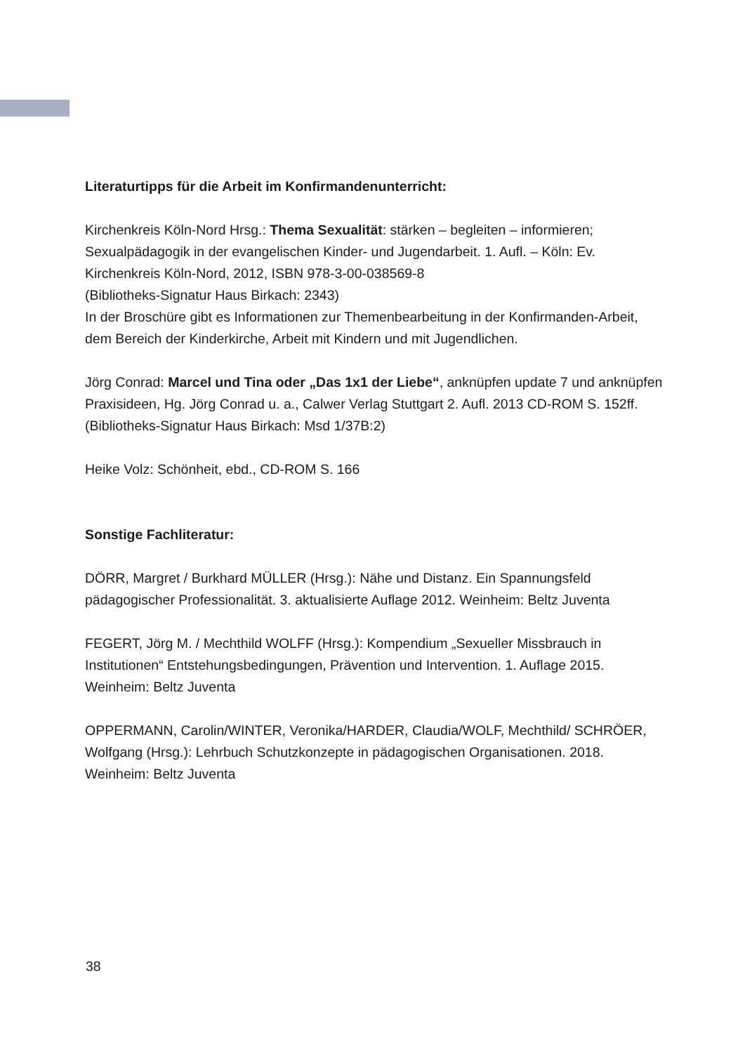Literaturtipps für die Arbeit im Konfirmandenunterricht:
Kirchenkreis Köln-Nord Hrsg.: Thema Sexualität: stärken – begleiten – informieren; Sexualpädagogik in der evangelischen Kinder- und Jugendarbeit. 1. Aufl. – Köln: Ev. Kirchenkreis Köln-Nord, 2012, ISBN 978-3-00-038569-8
(Bibliotheks-Signatur Haus Birkach: 2343)
In der Broschüre gibt es Informationen zur Themenbearbeitung in der Konfirmanden-Arbeit, dem Bereich der Kinderkirche, Arbeit mit Kindern und mit Jugendlichen.
Jörg Conrad: Marcel und Tina oder „Das 1x1 der Liebe“, anknüpfen update 7 und anknüpfen Praxisideen, Hg. Jörg Conrad u. a., Calwer Verlag Stuttgart 2. Aufl. 2013 CD-ROM S. 152ff.
(Bibliotheks-Signatur Haus Birkach: Msd 1/37B:2)
Heike Volz: Schönheit, ebd., CD-ROM S. 166
Sonstige Fachliteratur:
DÖRR, Margret / Burkhard MÜLLER (Hrsg.): Nähe und Distanz. Ein Spannungsfeld pädagogischer Professionalität. 3. aktualisierte Auflage 2012. Weinheim: Beltz Juventa
FEGERT, Jörg M. / Mechthild WOLFF (Hrsg.): Kompendium „Sexueller Missbrauch in Institutionen“ Entstehungsbedingungen, Prävention und Intervention. 1. Auflage 2015. Weinheim: Beltz Juventa
OPPERMANN, Carolin/WINTER, Veronika/HARDER, Claudia/WOLF, Mechthild/ SCHRÖER, Wolfgang (Hrsg.): Lehrbuch Schutzkonzepte in pädagogischen Organisationen. 2018. Weinheim: Beltz Juventa
38